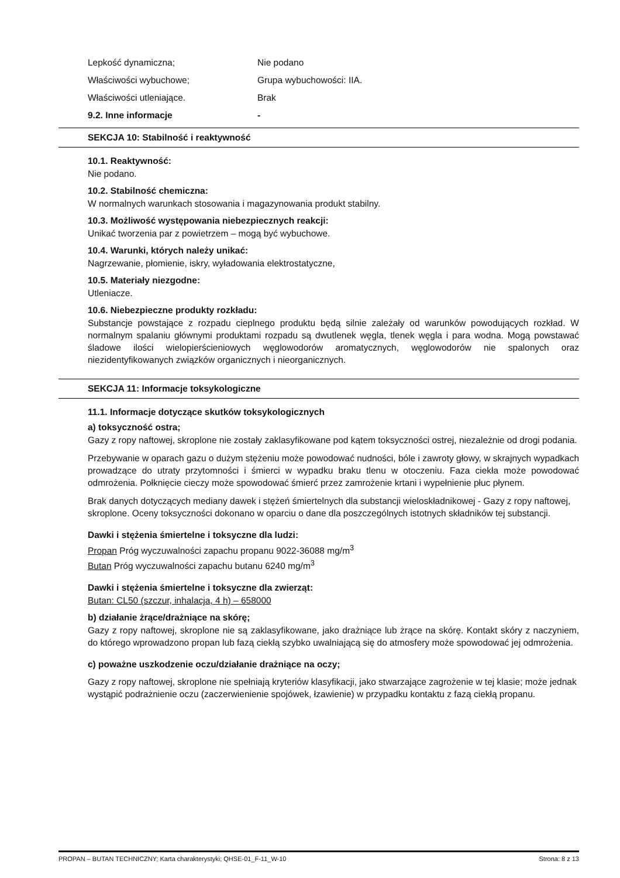Lepkość dynamiczna; Nie podano
Właściwości wybuchowe; Grupa wybuchowości: IIA.
Właściwości utleniające. Brak
9.2. Inne informacje -
SEKCJA 10: Stabilność i reaktywność
10.1. Reaktywność:
Nie podano.
10.2. Stabilność chemiczna:
W normalnych warunkach stosowania i magazynowania produkt stabilny.
10.3. Możliwość występowania niebezpiecznych reakcji:
Unikać tworzenia par z powietrzem – mogą być wybuchowe.
10.4. Warunki, których należy unikać:
Nagrzewanie, płomienie, iskry, wyładowania elektrostatyczne,
10.5. Materiały niezgodne:
Utleniacze.
10.6. Niebezpieczne produkty rozkładu:
Substancje powstające z rozpadu cieplnego produktu będą silnie zależały od warunków powodujących rozkład. W normalnym spalaniu głównymi produktami rozpadu są dwutlenek węgla, tlenek węgla i para wodna. Mogą powstawać śladowe ilości wielopierścieniowych węglowodorów aromatycznych, węglowodorów nie spalonych oraz niezidentyfikowanych związków organicznych i nieorganicznych.
SEKCJA 11: Informacje toksykologiczne
11.1. Informacje dotyczące skutków toksykologicznych
a) toksyczność ostra;
Gazy z ropy naftowej, skroplone nie zostały zaklasyfikowane pod kątem toksyczności ostrej, niezależnie od drogi podania.
Przebywanie w oparach gazu o dużym stężeniu może powodować nudności, bóle i zawroty głowy, w skrajnych wypadkach prowadzące do utraty przytomności i śmierci w wypadku braku tlenu w otoczeniu. Faza ciekła może powodować odmrożenia. Połknięcie cieczy może spowodować śmierć przez zamrożenie krtani i wypełnienie płuc płynem.
Brak danych dotyczących mediany dawek i stężeń śmiertelnych dla substancji wieloskładnikowej - Gazy z ropy naftowej, skroplone. Oceny toksyczności dokonano w oparciu o dane dla poszczególnych istotnych składników tej substancji.
Dawki i stężenia śmiertelne i toksyczne dla ludzi:
Propan Próg wyczuwalności zapachu propanu 9022-36088 mg/m<sup>3</sup>
Butan Próg wyczuwalności zapachu butanu 6240 mg/m<sup>3</sup>
Dawki i stężenia śmiertelne i toksyczne dla zwierząt:
Butan: CL50 (szczur, inhalacja, 4 h) – 658000
b) działanie żrące/drażniące na skórę;
Gazy z ropy naftowej, skroplone nie są zaklasyfikowane, jako drażniące lub żrące na skórę. Kontakt skóry z naczyniem, do którego wprowadzono propan lub fazą ciekłą szybko uwalniającą się do atmosfery może spowodować jej odmrożenia.
c) poważne uszkodzenie oczu/działanie drażniące na oczy;
Gazy z ropy naftowej, skroplone nie spełniają kryteriów klasyfikacji, jako stwarzające zagrożenie w tej klasie; może jednak wystąpić podrażnienie oczu (zaczerwienienie spojówek, łzawienie) w przypadku kontaktu z fazą ciekłą propanu.
PROPAN – BUTAN TECHNICZNY; Karta charakterystyki; QHSE-01_F-11_W-10 Strona: 8 z 13